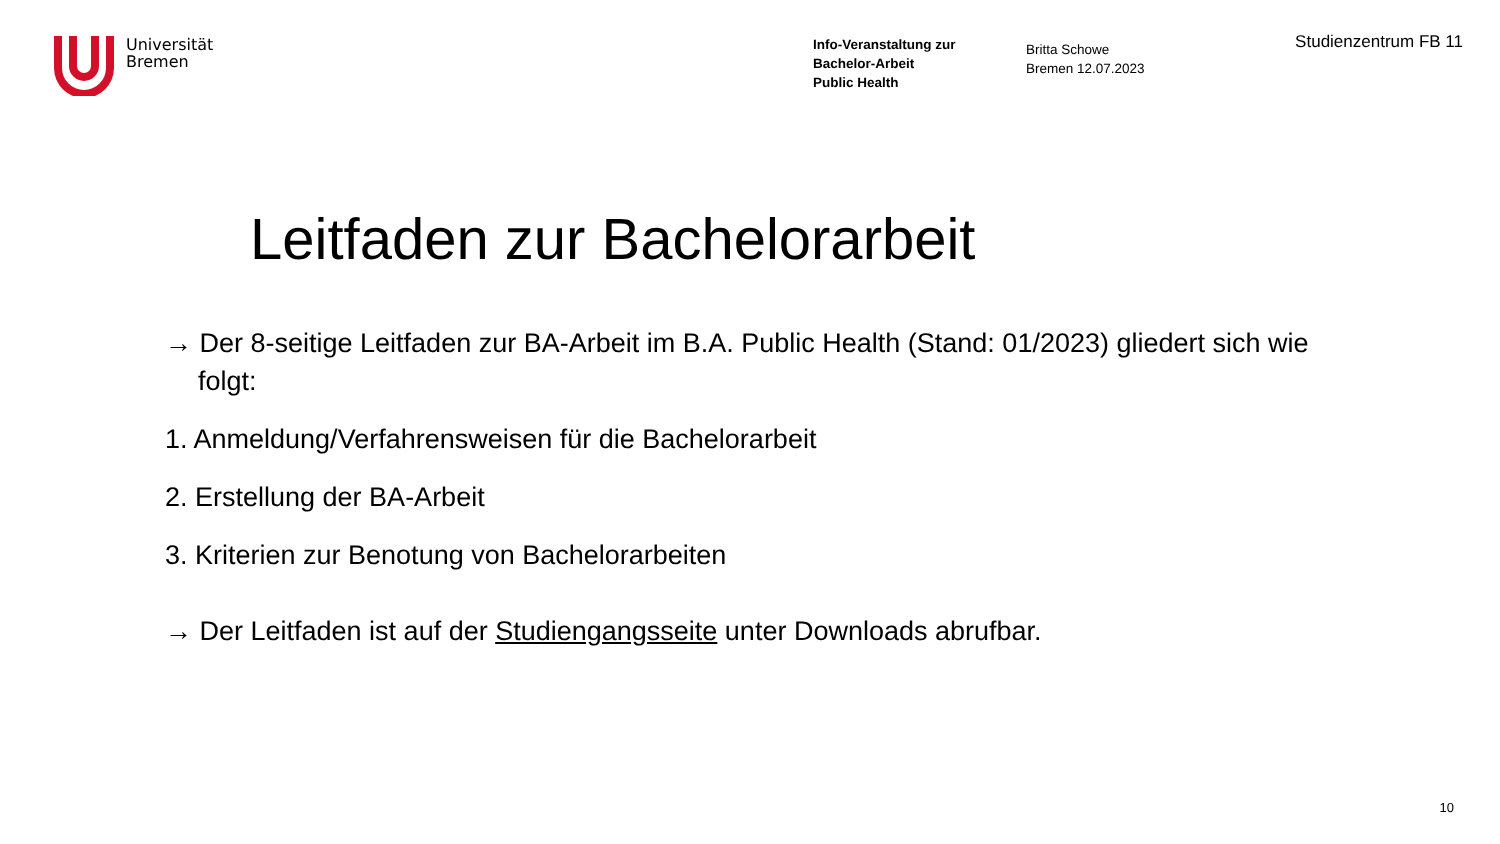Universität
Bremen
Info-Veranstaltung zur
Bachelor-Arbeit
Public Health
Britta Schowe
Bremen 12.07.2023
Studienzentrum FB 11
Leitfaden zur Bachelorarbeit
→ Der 8-seitige Leitfaden zur BA-Arbeit im B.A. Public Health (Stand: 01/2023) gliedert sich wie folgt:
1. Anmeldung/Verfahrensweisen für die Bachelorarbeit
2. Erstellung der BA-Arbeit
3. Kriterien zur Benotung von Bachelorarbeiten
→ Der Leitfaden ist auf der Studiengangsseite unter Downloads abrufbar.
10